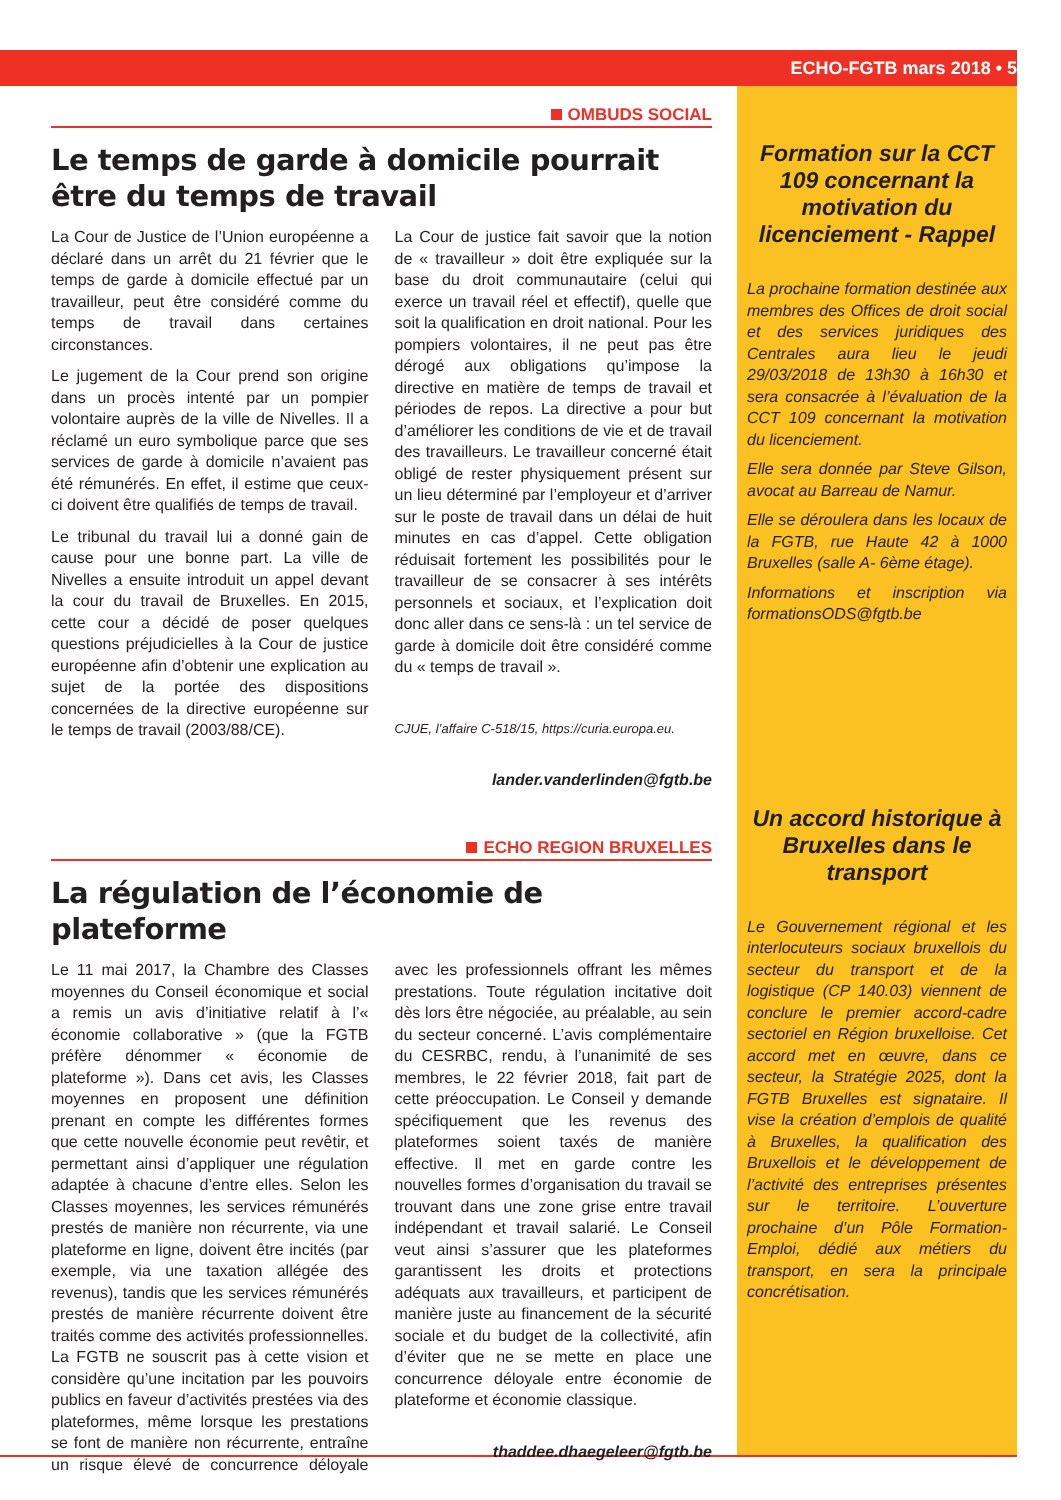ECHO-FGTB mars 2018 • 5
OMBUDS SOCIAL
Le temps de garde à domicile pourrait être du temps de travail
La Cour de Justice de l’Union européenne a déclaré dans un arrêt du 21 février que le temps de garde à domicile effectué par un travailleur, peut être considéré comme du temps de travail dans certaines circonstances.
Le jugement de la Cour prend son origine dans un procès intenté par un pompier volontaire auprès de la ville de Nivelles. Il a réclamé un euro symbolique parce que ses services de garde à domicile n’avaient pas été rémunérés. En effet, il estime que ceux-ci doivent être qualifiés de temps de travail.
Le tribunal du travail lui a donné gain de cause pour une bonne part. La ville de Nivelles a ensuite introduit un appel devant la cour du travail de Bruxelles. En 2015, cette cour a décidé de poser quelques questions préjudicielles à la Cour de justice européenne afin d’obtenir une explication au sujet de la portée des dispositions concernées de la directive européenne sur le temps de travail (2003/88/CE).
La Cour de justice fait savoir que la notion de « travailleur » doit être expliquée sur la base du droit communautaire (celui qui exerce un travail réel et effectif), quelle que soit la qualification en droit national. Pour les pompiers volontaires, il ne peut pas être dérogé aux obligations qu’impose la directive en matière de temps de travail et périodes de repos. La directive a pour but d’améliorer les conditions de vie et de travail des travailleurs. Le travailleur concerné était obligé de rester physiquement présent sur un lieu déterminé par l’employeur et d’arriver sur le poste de travail dans un délai de huit minutes en cas d’appel. Cette obligation réduisait fortement les possibilités pour le travailleur de se consacrer à ses intérêts personnels et sociaux, et l’explication doit donc aller dans ce sens-là : un tel service de garde à domicile doit être considéré comme du « temps de travail ».
CJUE, l’affaire C-518/15, https://curia.europa.eu.
lander.vanderlinden@fgtb.be
ECHO REGION BRUXELLES
La régulation de l’économie de plateforme
Le 11 mai 2017, la Chambre des Classes moyennes du Conseil économique et social a remis un avis d’initiative relatif à l’« économie collaborative » (que la FGTB préfère dénommer « économie de plateforme »). Dans cet avis, les Classes moyennes en proposent une définition prenant en compte les différentes formes que cette nouvelle économie peut revêtir, et permettant ainsi d’appliquer une régulation adaptée à chacune d’entre elles. Selon les Classes moyennes, les services rémunérés prestés de manière non récurrente, via une plateforme en ligne, doivent être incités (par exemple, via une taxation allégée des revenus), tandis que les services rémunérés prestés de manière récurrente doivent être traités comme des activités professionnelles. La FGTB ne souscrit pas à cette vision et considère qu’une incitation par les pouvoirs publics en faveur d’activités prestées via des plateformes, même lorsque les prestations se font de manière non récurrente, entraîne un risque élevé de concurrence déloyale avec les professionnels offrant les mêmes prestations. Toute régulation incitative doit dès lors être négociée, au préalable, au sein du secteur concerné. L’avis complémentaire du CESRBC, rendu, à l’unanimité de ses membres, le 22 février 2018, fait part de cette préoccupation. Le Conseil y demande spécifiquement que les revenus des plateformes soient taxés de manière effective. Il met en garde contre les nouvelles formes d’organisation du travail se trouvant dans une zone grise entre travail indépendant et travail salarié. Le Conseil veut ainsi s’assurer que les plateformes garantissent les droits et protections adéquats aux travailleurs, et participent de manière juste au financement de la sécurité sociale et du budget de la collectivité, afin d’éviter que ne se mette en place une concurrence déloyale entre économie de plateforme et économie classique.
thaddee.dhaegeleer@fgtb.be
Formation sur la CCT 109 concernant la motivation du licenciement - Rappel
La prochaine formation destinée aux membres des Offices de droit social et des services juridiques des Centrales aura lieu le jeudi 29/03/2018 de 13h30 à 16h30 et sera consacrée à l’évaluation de la CCT 109 concernant la motivation du licenciement.
Elle sera donnée par Steve Gilson, avocat au Barreau de Namur.
Elle se déroulera dans les locaux de la FGTB, rue Haute 42 à 1000 Bruxelles (salle A- 6ème étage).
Informations et inscription via formationsODS@fgtb.be
Un accord historique à Bruxelles dans le transport
Le Gouvernement régional et les interlocuteurs sociaux bruxellois du secteur du transport et de la logistique (CP 140.03) viennent de conclure le premier accord-cadre sectoriel en Région bruxelloise. Cet accord met en œuvre, dans ce secteur, la Stratégie 2025, dont la FGTB Bruxelles est signataire. Il vise la création d’emplois de qualité à Bruxelles, la qualification des Bruxellois et le développement de l’activité des entreprises présentes sur le territoire. L’ouverture prochaine d’un Pôle Formation-Emploi, dédié aux métiers du transport, en sera la principale concrétisation.